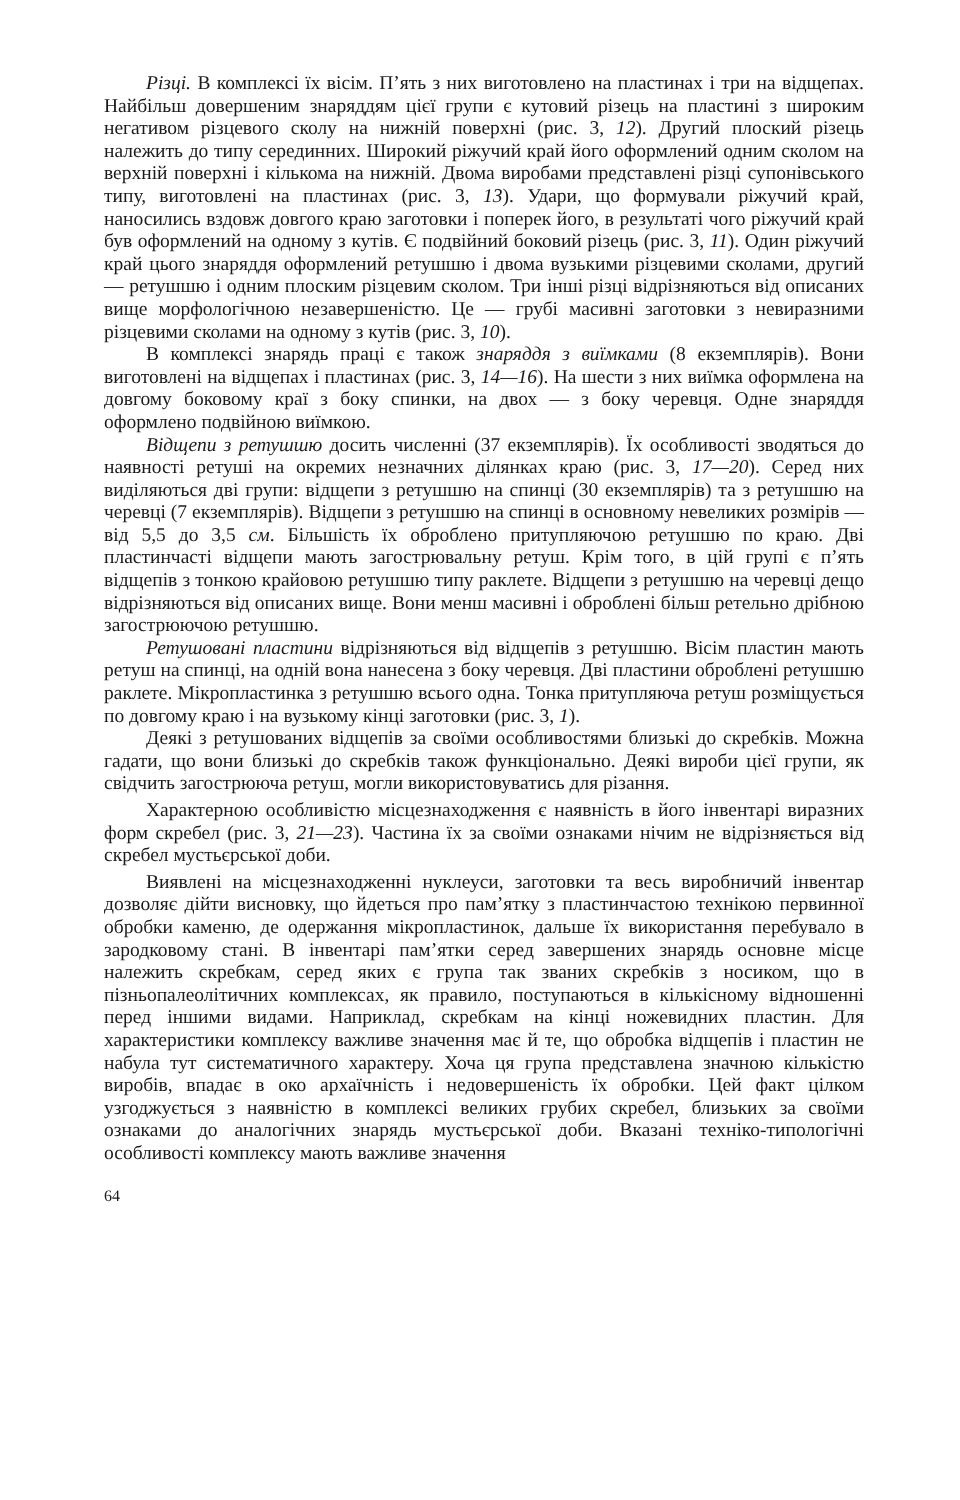Різці. В комплексі їх вісім. П’ять з них виготовлено на пластинах і три на відщепах. Найбільш довершеним знаряддям цієї групи є кутовий різець на пластині з широким негативом різцевого сколу на нижній поверхні (рис. 3, 12). Другий плоский різець належить до типу серединних. Широкий ріжучий край його оформлений одним сколом на верхній поверхні і кількома на нижній. Двома виробами представлені різці супонівського типу, виготовлені на пластинах (рис. 3, 13). Удари, що формували ріжучий край, наносились вздовж довгого краю заготовки і поперек його, в результаті чого ріжучий край був оформлений на одному з кутів. Є подвійний боковий різець (рис. 3, 11). Один ріжучий край цього знаряддя оформлений ретушшю і двома вузькими різцевими сколами, другий — ретушшю і одним плоским різцевим сколом. Три інші різці відрізняються від описаних вище морфологічною незавершеністю. Це — грубі масивні заготовки з невиразними різцевими сколами на одному з кутів (рис. 3, 10).
В комплексі знарядь праці є також знаряддя з виїмками (8 екземплярів). Вони виготовлені на відщепах і пластинах (рис. 3, 14—16). На шести з них виїмка оформлена на довгому боковому краї з боку спинки, на двох — з боку черевця. Одне знаряддя оформлено подвійною виїмкою.
Відщепи з ретушшю досить численні (37 екземплярів). Їх особливості зводяться до наявності ретуші на окремих незначних ділянках краю (рис. 3, 17—20). Серед них виділяються дві групи: відщепи з ретушшю на спинці (30 екземплярів) та з ретушшю на черевці (7 екземплярів). Відщепи з ретушшю на спинці в основному невеликих розмірів — від 5,5 до 3,5 см. Більшість їх оброблено притупляючою ретушшю по краю. Дві пластинчасті відщепи мають загострювальну ретуш. Крім того, в цій групі є п’ять відщепів з тонкою крайовою ретушшю типу раклете. Відщепи з ретушшю на черевці дещо відрізняються від описаних вище. Вони менш масивні і оброблені більш ретельно дрібною загострюючою ретушшю.
Ретушовані пластини відрізняються від відщепів з ретушшю. Вісім пластин мають ретуш на спинці, на одній вона нанесена з боку черевця. Дві пластини оброблені ретушшю раклете. Мікропластинка з ретушшю всього одна. Тонка притупляюча ретуш розміщується по довгому краю і на вузькому кінці заготовки (рис. 3, 1).
Деякі з ретушованих відщепів за своїми особливостями близькі до скребків. Можна гадати, що вони близькі до скребків також функціонально. Деякі вироби цієї групи, як свідчить загострююча ретуш, могли використовуватись для різання.
Характерною особливістю місцезнаходження є наявність в його інвентарі виразних форм скребел (рис. 3, 21—23). Частина їх за своїми ознаками нічим не відрізняється від скребел мустьєрської доби.
Виявлені на місцезнаходженні нуклеуси, заготовки та весь виробничий інвентар дозволяє дійти висновку, що йдеться про пам’ятку з пластинчастою технікою первинної обробки каменю, де одержання мікропластинок, дальше їх використання перебувало в зародковому стані. В інвентарі пам’ятки серед завершених знарядь основне місце належить скребкам, серед яких є група так званих скребків з носиком, що в пізньопалеолітичних комплексах, як правило, поступаються в кількісному відношенні перед іншими видами. Наприклад, скребкам на кінці ножевидних пластин. Для характеристики комплексу важливе значення має й те, що обробка відщепів і пластин не набула тут систематичного характеру. Хоча ця група представлена значною кількістю виробів, впадає в око архаїчність і недовершеність їх обробки. Цей факт цілком узгоджується з наявністю в комплексі великих грубих скребел, близьких за своїми ознаками до аналогічних знарядь мустьєрської доби. Вказані техніко-типологічні особливості комплексу мають важливе значення
64